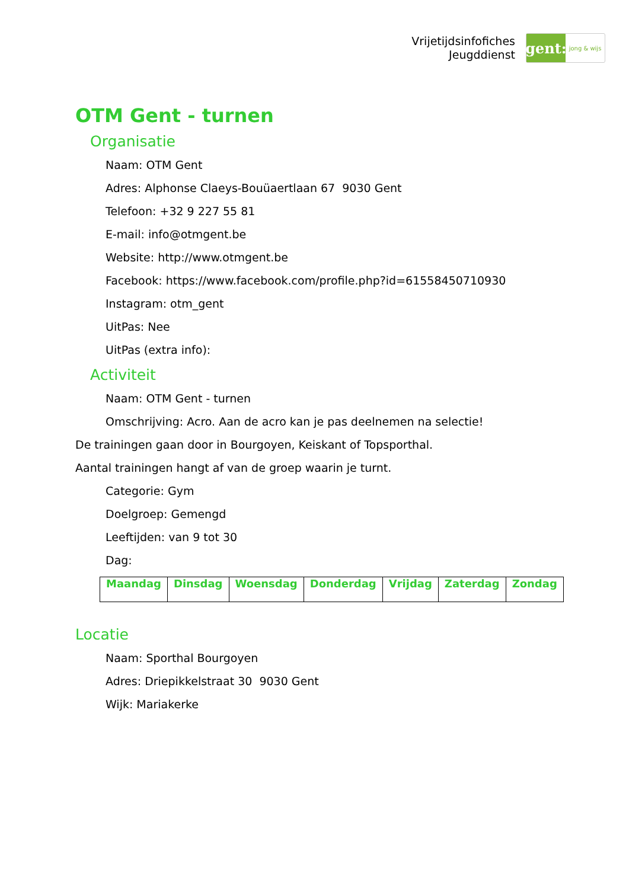Vrijetijdsinfofiches
Jeugddienst
gent:
jong & wijs
OTM Gent - turnen
Organisatie
Naam: OTM Gent
Adres: Alphonse Claeys-Bouüaertlaan 67 9030 Gent
Telefoon: +32 9 227 55 81
E-mail: info@otmgent.be
Website: http://www.otmgent.be
Facebook: https://www.facebook.com/profile.php?id=61558450710930
Instagram: otm_gent
UitPas: Nee
UitPas (extra info):
Activiteit
Naam: OTM Gent - turnen
Omschrijving: Acro. Aan de acro kan je pas deelnemen na selectie!
De trainingen gaan door in Bourgoyen, Keiskant of Topsporthal.
Aantal trainingen hangt af van de groep waarin je turnt.
Categorie: Gym
Doelgroep: Gemengd
Leeftijden: van 9 tot 30
Dag:
| Maandag | Dinsdag | Woensdag | Donderdag | Vrijdag | Zaterdag | Zondag |
| --- | --- | --- | --- | --- | --- | --- |
Locatie
Naam: Sporthal Bourgoyen
Adres: Driepikkelstraat 30 9030 Gent
Wijk: Mariakerke